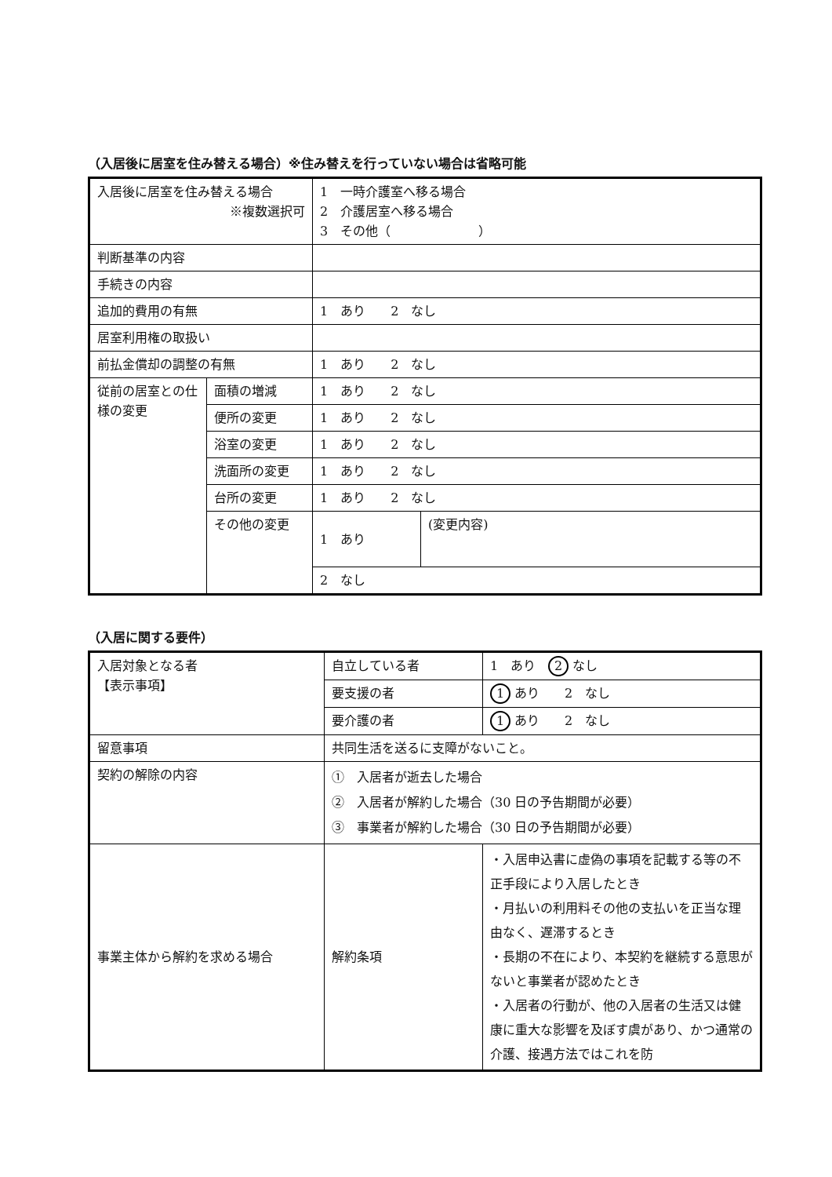（入居後に居室を住み替える場合）※住み替えを行っていない場合は省略可能
| 入居後に居室を住み替える場合 ※複数選択可 | | 1 一時介護室へ移る場合 2 介護居室へ移る場合 3 その他（ ） | |
| 判断基準の内容 | | | |
| 手続きの内容 | | | |
| 追加的費用の有無 | | 1 あり 2 なし | |
| 居室利用権の取扱い | | | |
| 前払金償却の調整の有無 | | 1 あり 2 なし | |
| 従前の居室との仕様の変更 | 面積の増減 | 1 あり 2 なし | |
| | 便所の変更 | 1 あり 2 なし | |
| | 浴室の変更 | 1 あり 2 なし | |
| | 洗面所の変更 | 1 あり 2 なし | |
| | 台所の変更 | 1 あり 2 なし | |
| | その他の変更 | 1 あり | (変更内容) |
| | | 2 なし | |
（入居に関する要件）
| 入居対象となる者 【表示事項】 | 自立している者 | 1 あり 2 なし |
| | 要支援の者 | 1 あり 2 なし |
| | 要介護の者 | 1 あり 2 なし |
| 留意事項 | 共同生活を送るに支障がないこと。 | |
| 契約の解除の内容 | ① 入居者が逝去した場合 ② 入居者が解約した場合（30 日の予告期間が必要） ③ 事業者が解約した場合（30 日の予告期間が必要） | |
| 事業主体から解約を求める場合 | 解約条項 | ・入居申込書に虚偽の事項を記載する等の不正手段により入居したとき ・月払いの利用料その他の支払いを正当な理由なく、遅滞するとき ・長期の不在により、本契約を継続する意思がないと事業者が認めたとき ・入居者の行動が、他の入居者の生活又は健康に重大な影響を及ぼす虞があり、かつ通常の介護、接遇方法ではこれを防 |